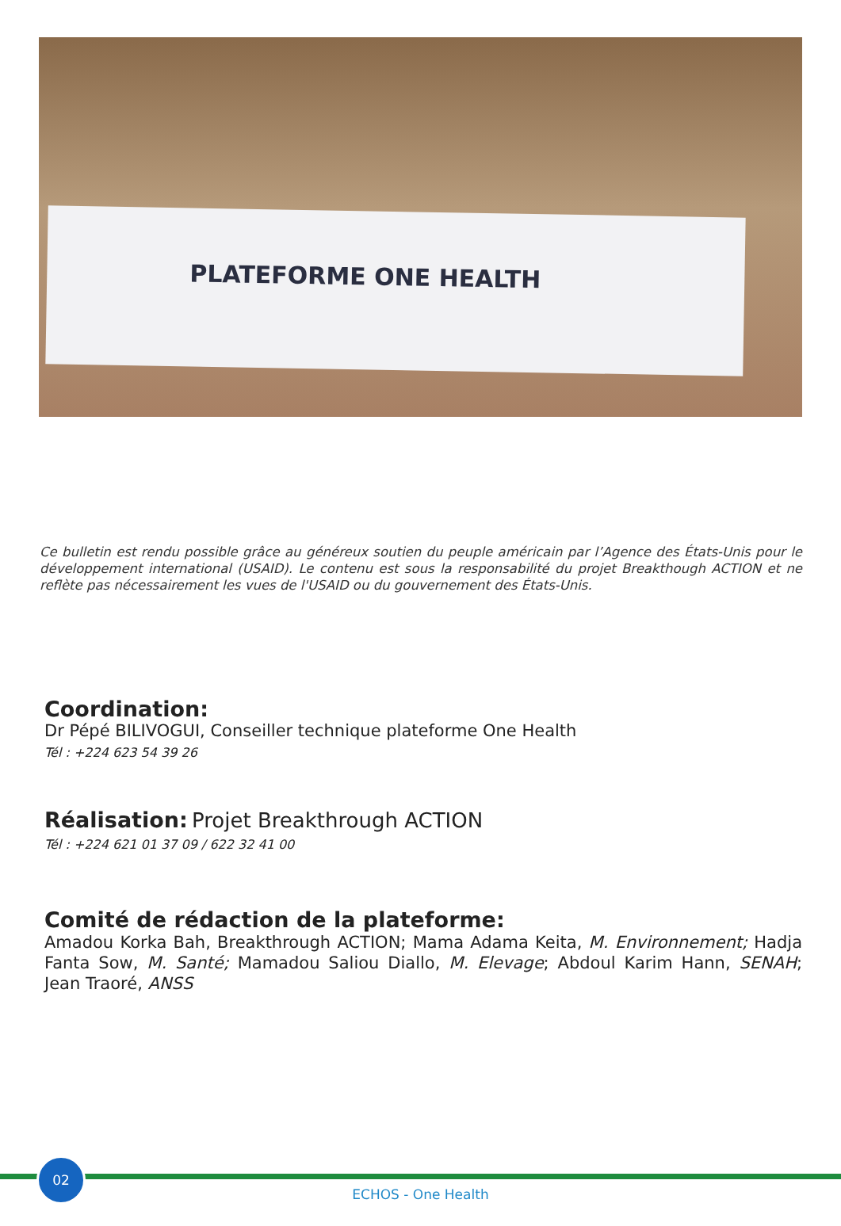PLATEFORME ONE HEALTH
Ce bulletin est rendu possible grâce au généreux soutien du peuple américain par l’Agence des États-Unis pour le développement international (USAID). Le contenu est sous la responsabilité du projet Breakthough ACTION et ne reflète pas nécessairement les vues de l'USAID ou du gouvernement des États-Unis.
Coordination:
Dr Pépé BILIVOGUI, Conseiller technique plateforme One Health
Tél : +224 623 54 39 26
Réalisation: Projet Breakthrough ACTION
Tél : +224 621 01 37 09 / 622 32 41 00
Comité de rédaction de la plateforme:
Amadou Korka Bah, Breakthrough ACTION; Mama Adama Keita, M. Environnement; Hadja Fanta Sow, M. Santé; Mamadou Saliou Diallo, M. Elevage; Abdoul Karim Hann, SENAH; Jean Traoré, ANSS
02
ECHOS - One Health